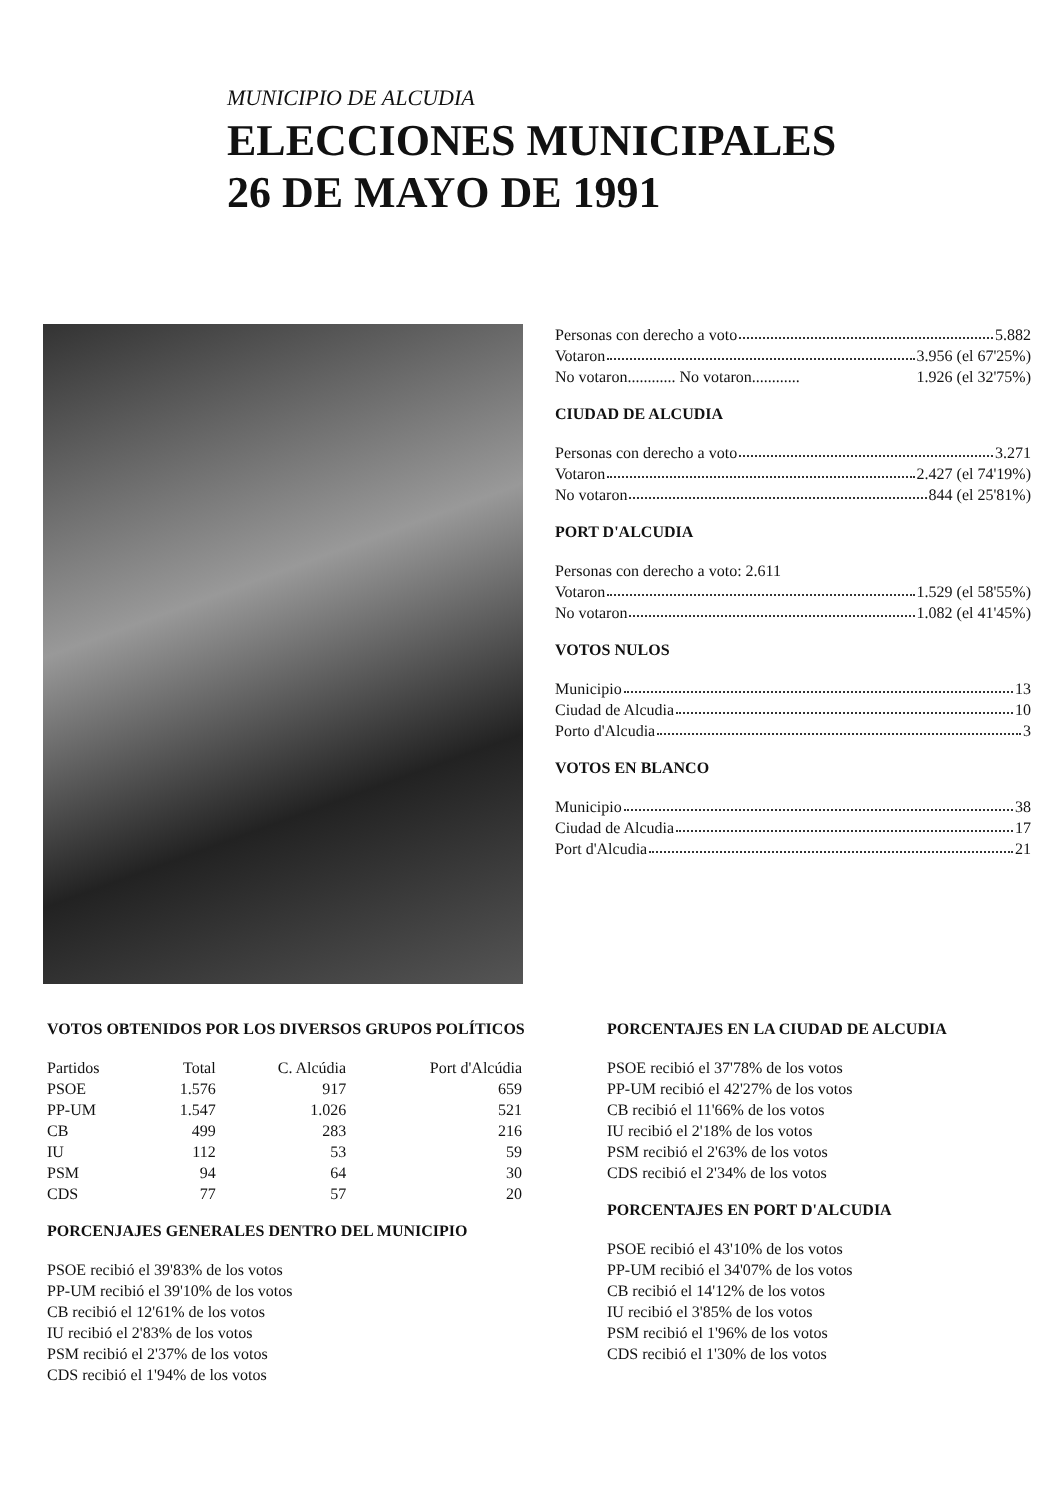MUNICIPIO DE ALCUDIA
ELECCIONES MUNICIPALES
26 DE MAYO DE 1991
Personas con derecho a voto 5.882
Votaron 3.956 (el 67'25%)
No votaron............ No votaron............ 1.926 (el 32'75%)
CIUDAD DE ALCUDIA
Personas con derecho a voto 3.271
Votaron 2.427 (el 74'19%)
No votaron 844 (el 25'81%)
PORT D'ALCUDIA
Personas con derecho a voto: 2.611
Votaron 1.529 (el 58'55%)
No votaron 1.082 (el 41'45%)
VOTOS NULOS
Municipio 13
Ciudad de Alcudia 10
Porto d'Alcudia 3
VOTOS EN BLANCO
Municipio 38
Ciudad de Alcudia 17
Port d'Alcudia 21
VOTOS OBTENIDOS POR LOS DIVERSOS GRUPOS POLÍTICOS
| Partidos | Total | C. Alcúdia | Port d'Alcúdia |
| --- | --- | --- | --- |
| PSOE | 1.576 | 917 | 659 |
| PP-UM | 1.547 | 1.026 | 521 |
| CB | 499 | 283 | 216 |
| IU | 112 | 53 | 59 |
| PSM | 94 | 64 | 30 |
| CDS | 77 | 57 | 20 |
PORCENJAJES GENERALES DENTRO DEL MUNICIPIO
PSOE recibió el 39'83% de los votos
PP-UM recibió el 39'10% de los votos
CB recibió el 12'61% de los votos
IU recibió el 2'83% de los votos
PSM recibió el 2'37% de los votos
CDS recibió el 1'94% de los votos
PORCENTAJES EN LA CIUDAD DE ALCUDIA
PSOE recibió el 37'78% de los votos
PP-UM recibió el 42'27% de los votos
CB recibió el 11'66% de los votos
IU recibió el 2'18% de los votos
PSM recibió el 2'63% de los votos
CDS recibió el 2'34% de los votos
PORCENTAJES EN PORT D'ALCUDIA
PSOE recibió el 43'10% de los votos
PP-UM recibió el 34'07% de los votos
CB recibió el 14'12% de los votos
IU recibió el 3'85% de los votos
PSM recibió el 1'96% de los votos
CDS recibió el 1'30% de los votos